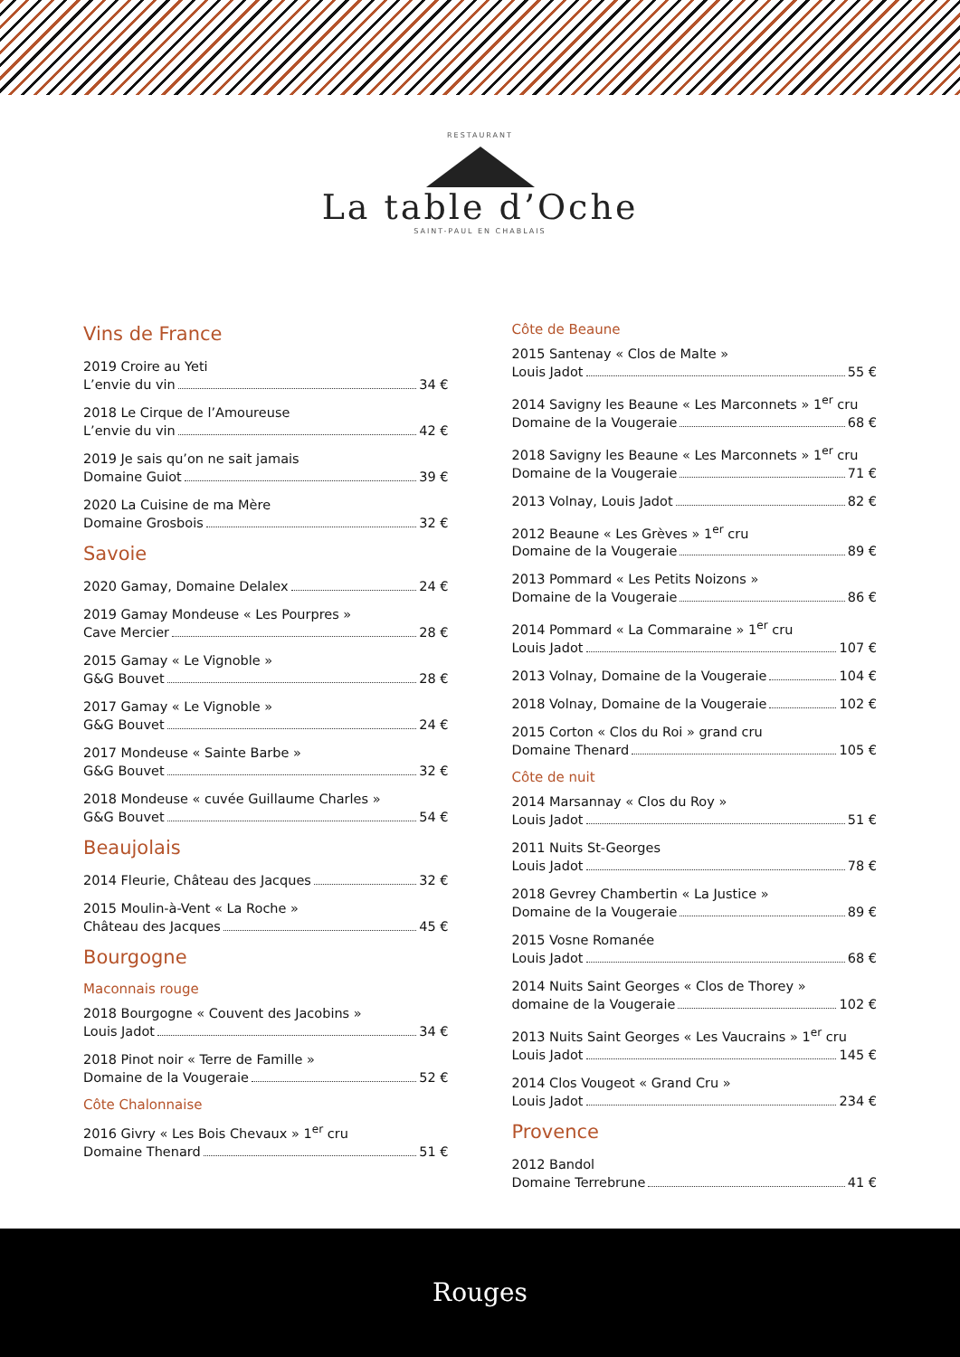RESTAURANT
La table d’Oche
SAINT-PAUL EN CHABLAIS
Vins de France
2019 Croire au Yeti
L’envie du vin 34 €
2018 Le Cirque de l’Amoureuse
L’envie du vin 42 €
2019 Je sais qu’on ne sait jamais
Domaine Guiot 39 €
2020 La Cuisine de ma Mère
Domaine Grosbois 32 €
Savoie
2020 Gamay, Domaine Delalex 24 €
2019 Gamay Mondeuse « Les Pourpres »
Cave Mercier 28 €
2015 Gamay « Le Vignoble »
G&G Bouvet 28 €
2017 Gamay « Le Vignoble »
G&G Bouvet 24 €
2017 Mondeuse « Sainte Barbe »
G&G Bouvet 32 €
2018 Mondeuse « cuvée Guillaume Charles »
G&G Bouvet 54 €
Beaujolais
2014 Fleurie, Château des Jacques 32 €
2015 Moulin-à-Vent « La Roche »
Château des Jacques 45 €
Bourgogne
Maconnais rouge
2018 Bourgogne « Couvent des Jacobins »
Louis Jadot 34 €
2018 Pinot noir « Terre de Famille »
Domaine de la Vougeraie 52 €
Côte Chalonnaise
2016 Givry « Les Bois Chevaux » 1<sup>er</sup> cru
Domaine Thenard 51 €
Côte de Beaune
2015 Santenay « Clos de Malte »
Louis Jadot 55 €
2014 Savigny les Beaune « Les Marconnets » 1<sup>er</sup> cru
Domaine de la Vougeraie 68 €
2018 Savigny les Beaune « Les Marconnets » 1<sup>er</sup> cru
Domaine de la Vougeraie 71 €
2013 Volnay, Louis Jadot 82 €
2012 Beaune « Les Grèves » 1<sup>er</sup> cru
Domaine de la Vougeraie 89 €
2013 Pommard « Les Petits Noizons »
Domaine de la Vougeraie 86 €
2014 Pommard « La Commaraine » 1<sup>er</sup> cru
Louis Jadot 107 €
2013 Volnay, Domaine de la Vougeraie 104 €
2018 Volnay, Domaine de la Vougeraie 102 €
2015 Corton « Clos du Roi » grand cru
Domaine Thenard 105 €
Côte de nuit
2014 Marsannay « Clos du Roy »
Louis Jadot 51 €
2011 Nuits St-Georges
Louis Jadot 78 €
2018 Gevrey Chambertin « La Justice »
Domaine de la Vougeraie 89 €
2015 Vosne Romanée
Louis Jadot 68 €
2014 Nuits Saint Georges « Clos de Thorey »
domaine de la Vougeraie 102 €
2013 Nuits Saint Georges « Les Vaucrains » 1<sup>er</sup> cru
Louis Jadot 145 €
2014 Clos Vougeot « Grand Cru »
Louis Jadot 234 €
Provence
2012 Bandol
Domaine Terrebrune 41 €
Rouges